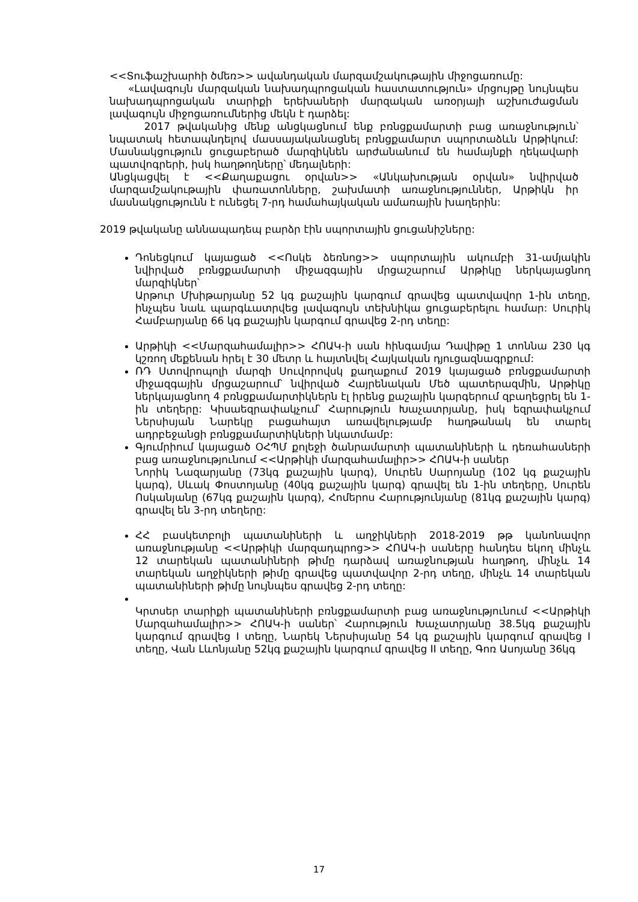<<Տուֆաշխարհի ծմեռ>> ավանդական մարզամշակութային միջոցառումը:
«Լավագույն մարզական նախադպրոցական հաստատություն» մրցույթը նույնպես նախադպրոցական տարիքի երեխաների մարզական առօրյայի աշխուժացման լավագույն միջոցառումներից մեկն է դարձել:
2017 թվականից մենք անցկացնում ենք բռնցքամարտի բաց առաջնություն՝ նպատակ հետապնդելով մասսայականացնել բռնցքամարտ սպորտաձևն Արթիկում: Մասնակցություն ցուցաբերած մարզիկնեն արժանանում են համայնքի ղեկավարի պատվոգրերի, իսկ հաղթողները՝ մեդալների:
Անցկացվել է <<Քաղաքացու օրվան>> «Անկախության օրվան» նվիրված մարզամշակութային փառատոնները, շախմատի առաջնություններ, Արթիկն իր մասնակցությունն է ունեցել 7-րդ համահայկական ամառային խաղերին:
2019 թվականը աննապադեպ բարձր էին սպորտային ցուցանիշները:
Դոնեցկում կայացած <<Ոսկե ձեռնոց>> սպորտային ակումբի 31-ամյակին նվիրված բռնցքամարտի միջազգային մրցաշարում Արթիկը ներկայացնող մարզիկներ՝
Արթուր Մխիթարյանը 52 կգ քաշային կարգում գրավեց պատվավոր 1-ին տեղը, ինչպես նաև պարգևատրվեց լավագույն տեխնիկա ցուցաբերելու համար: Սուրիկ Համբարյանը 66 կգ քաշային կարգում գրավեց 2-րդ տեղը:
Արթիկի <<Մարզահամալիր>> ՀՈԱԿ-ի սան հինգամյա Դավիթը 1 տոննա 230 կգ կշռող մեքենան հրել է 30 մետր և հայտնվել Հայկական դյուցազնագրքում:
ՌԴ Ստովրոպոլի մարզի Սուվորովսկ քաղաքում 2019 կայացած բռնցքամարտի միջազգային մրցաշարում՝ նվիրված Հայրենական Մեծ պատերազմին, Արթիկը ներկայացնող 4 բռնցքամարտիկներն էլ իրենց քաշային կարգերում զբաղեցրել են 1-ին տեղերը: Կիսաեզրափակչում՝ Հարություն Խաչատրյանը, իսկ եզրափակչում Ներսիսյան Նարեկը բացահայտ առավելությամբ հաղթանակ են տարել ադրբեջանցի բռնցքամարտիկների նկատմամբ:
Գյումրիում կայացած ՕՀՊՄ քոլեջի ծանրամարտի պատանիների և դեռահասների բաց առաջնությունում <<Արթիկի մարզահամալիր>> ՀՈԱԿ-ի սաներ
Նորիկ Նազարյանը (73կգ քաշային կարգ), Սուրեն Սարոյանը (102 կգ քաշային կարգ), Սևակ Փոստոյանը (40կգ քաշային կարգ) գրավել են 1-ին տեղերը, Սուրեն Ոսկանյանը (67կգ քաշային կարգ), Հոմերոս Հարությունյանը (81կգ քաշային կարգ) գրավել են 3-րդ տեղերը:
ՀՀ բասկետբոլի պատանիների և աղջիկների 2018-2019 թթ կանոնավոր առաջնությանը <<Արթիկի մարզադպրոց>> ՀՈԱԿ-ի սաները հանդես եկող մինչև 12 տարեկան պատանիների թիմը դարձավ առաջնության հաղթող, մինչև 14 տարեկան աղջիկների թիմը գրավեց պատվավոր 2-րդ տեղը, մինչև 14 տարեկան պատանիների թիմը նույնպես գրավեց 2-րդ տեղը:
Կրտսեր տարիքի պատանիների բռնցքամարտի բաց առաջնությունում <<Արթիկի Մարզահամալիր>> ՀՈԱԿ-ի սաներ՝ Հարություն Խաչատրյանը 38.5կգ քաշային կարգում գրավեց I տեղը, Նարեկ Ներսիսյանը 54 կգ քաշային կարգում գրավեց I տեղը, Վան Լևոնյանը 52կգ քաշային կարգում գրավեց II տեղը, Գոռ Ասոյանը 36կգ
17